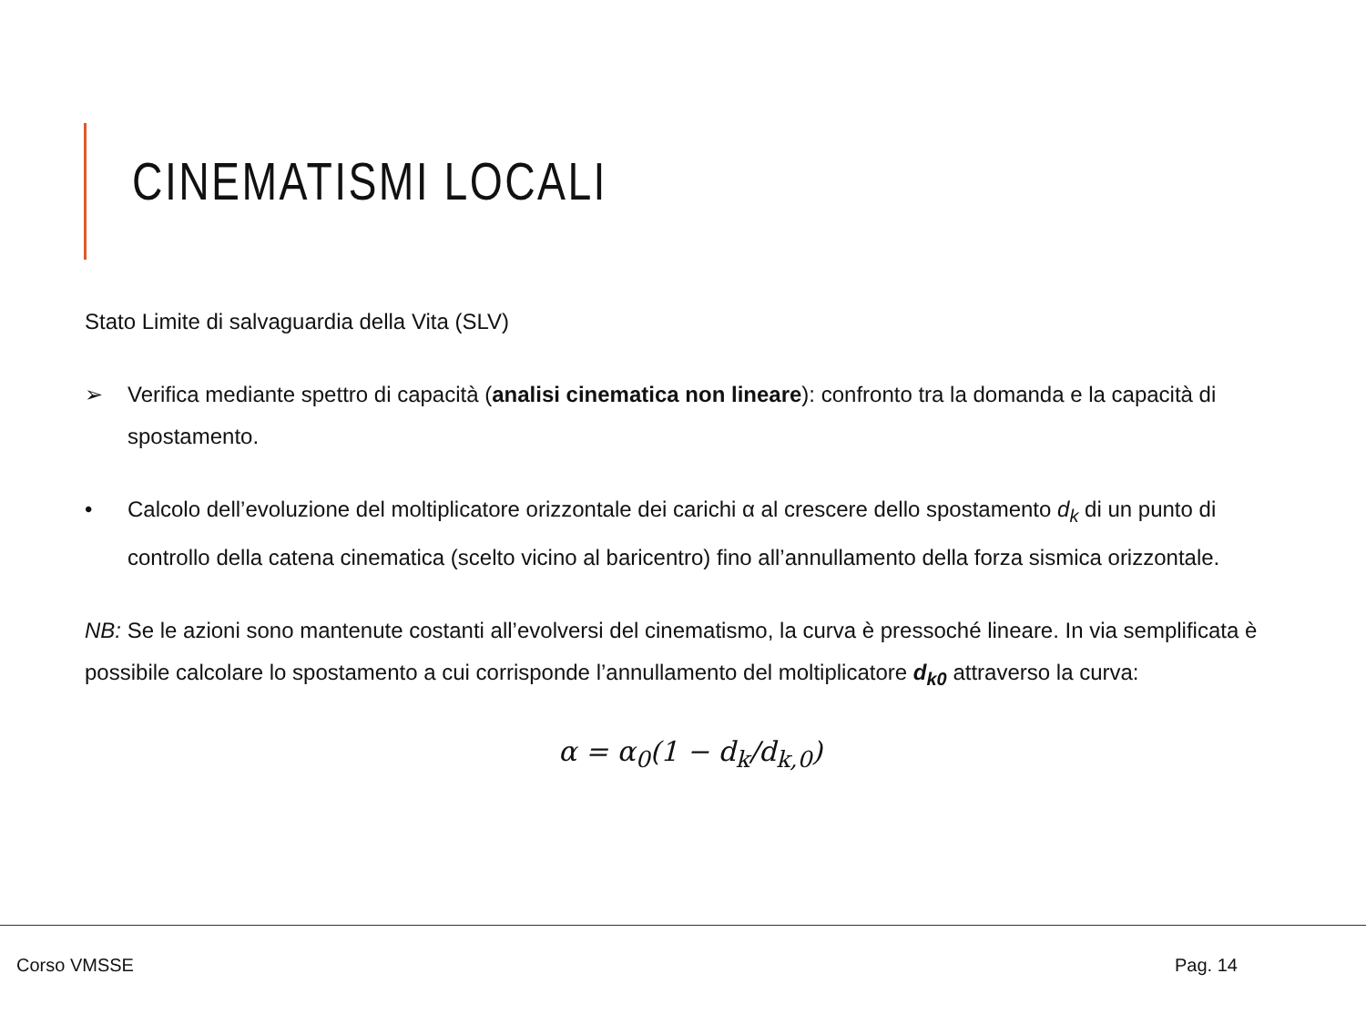CINEMATISMI LOCALI
Stato Limite di salvaguardia della Vita (SLV)
➢ Verifica mediante spettro di capacità (analisi cinematica non lineare): confronto tra la domanda e la capacità di spostamento.
• Calcolo dell’evoluzione del moltiplicatore orizzontale dei carichi α al crescere dello spostamento d<sub>k</sub> di un punto di controllo della catena cinematica (scelto vicino al baricentro) fino all’annullamento della forza sismica orizzontale.
NB: Se le azioni sono mantenute costanti all’evolversi del cinematismo, la curva è pressoché lineare. In via semplificata è possibile calcolare lo spostamento a cui corrisponde l’annullamento del moltiplicatore d<sub>k0</sub> attraverso la curva:
α = α<sub>0</sub>(1 − d<sub>k</sub>/d<sub>k,0</sub>)
Corso VMSSE Pag. 14